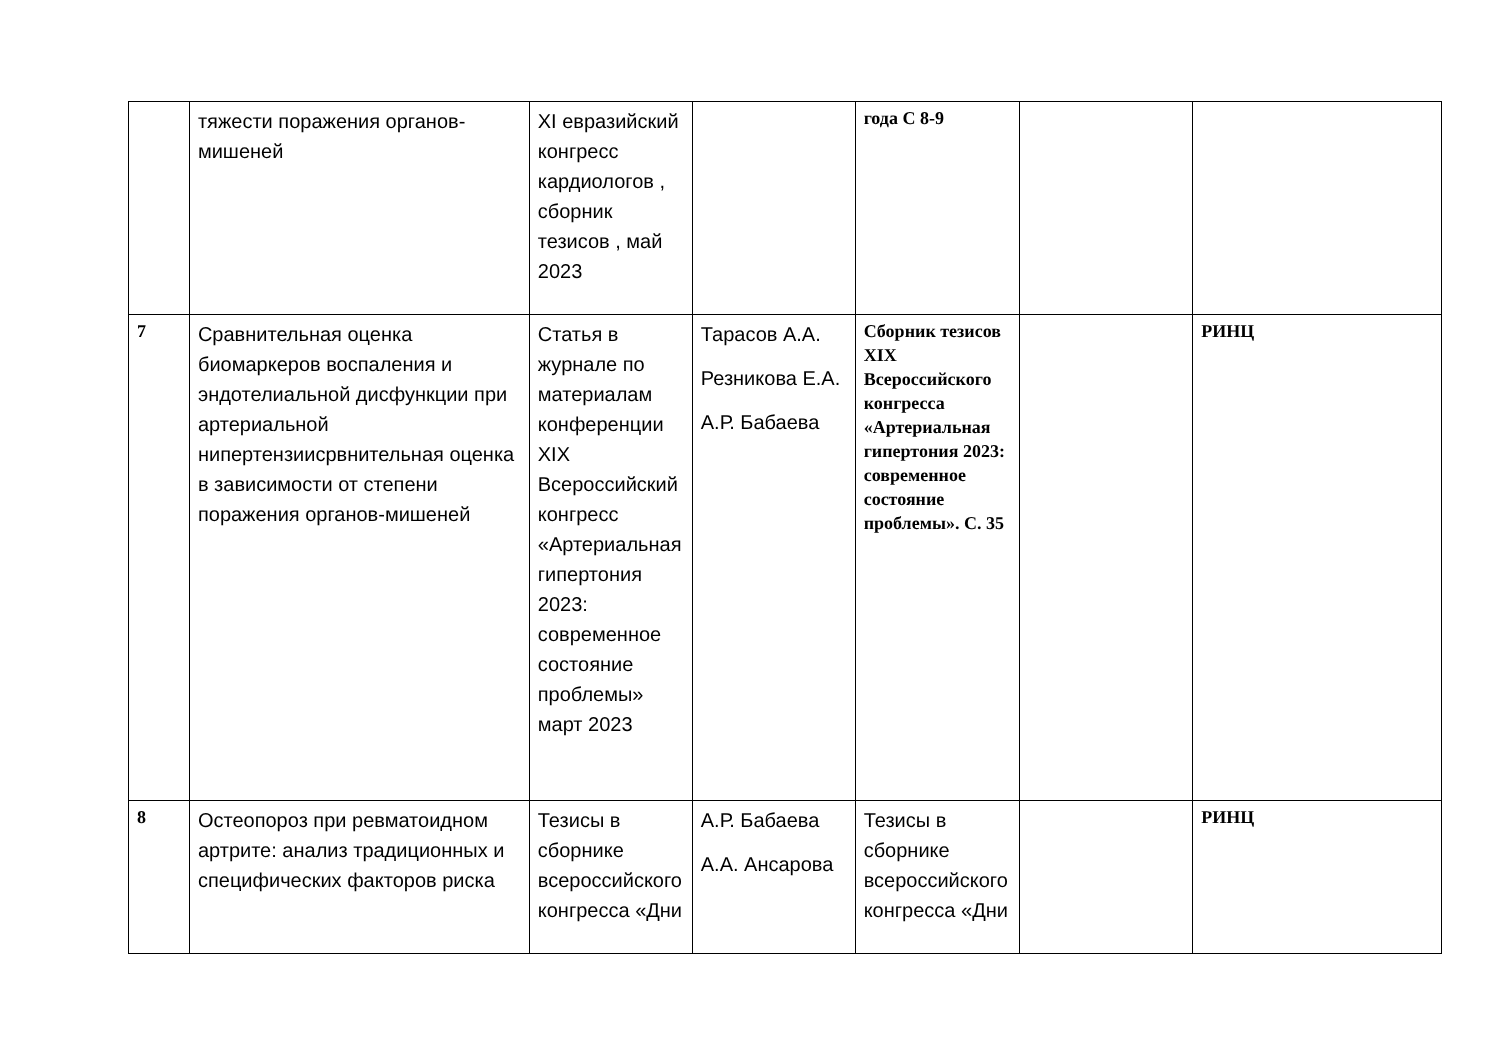| | тяжести поражения органов-мишеней | XI евразийский конгресс кардиологов , сборник тезисов , май 2023 | | года С 8-9 | | |
| 7 | Сравнительная оценка биомаркеров воспаления и эндотелиальной дисфункции при артериальной нипертензиисрвнительная оценка в зависимости от степени поражения органов-мишеней | Статья в журнале по материалам конференции XIX Всероссийский конгресс «Артериальная гипертония 2023: современное состояние проблемы» март 2023 | Тарасов А.А. Резникова Е.А. А.Р. Бабаева | Сборник тезисов XIX Всероссийского конгресса «Артериальная гипертония 2023: современное состояние проблемы». С. 35 | | РИНЦ |
| 8 | Остеопороз при ревматоидном артрите: анализ традиционных и специфических факторов риска | Тезисы в сборнике всероссийского конгресса «Дни | А.Р. Бабаева А.А. Ансарова | Тезисы в сборнике всероссийского конгресса «Дни | | РИНЦ |